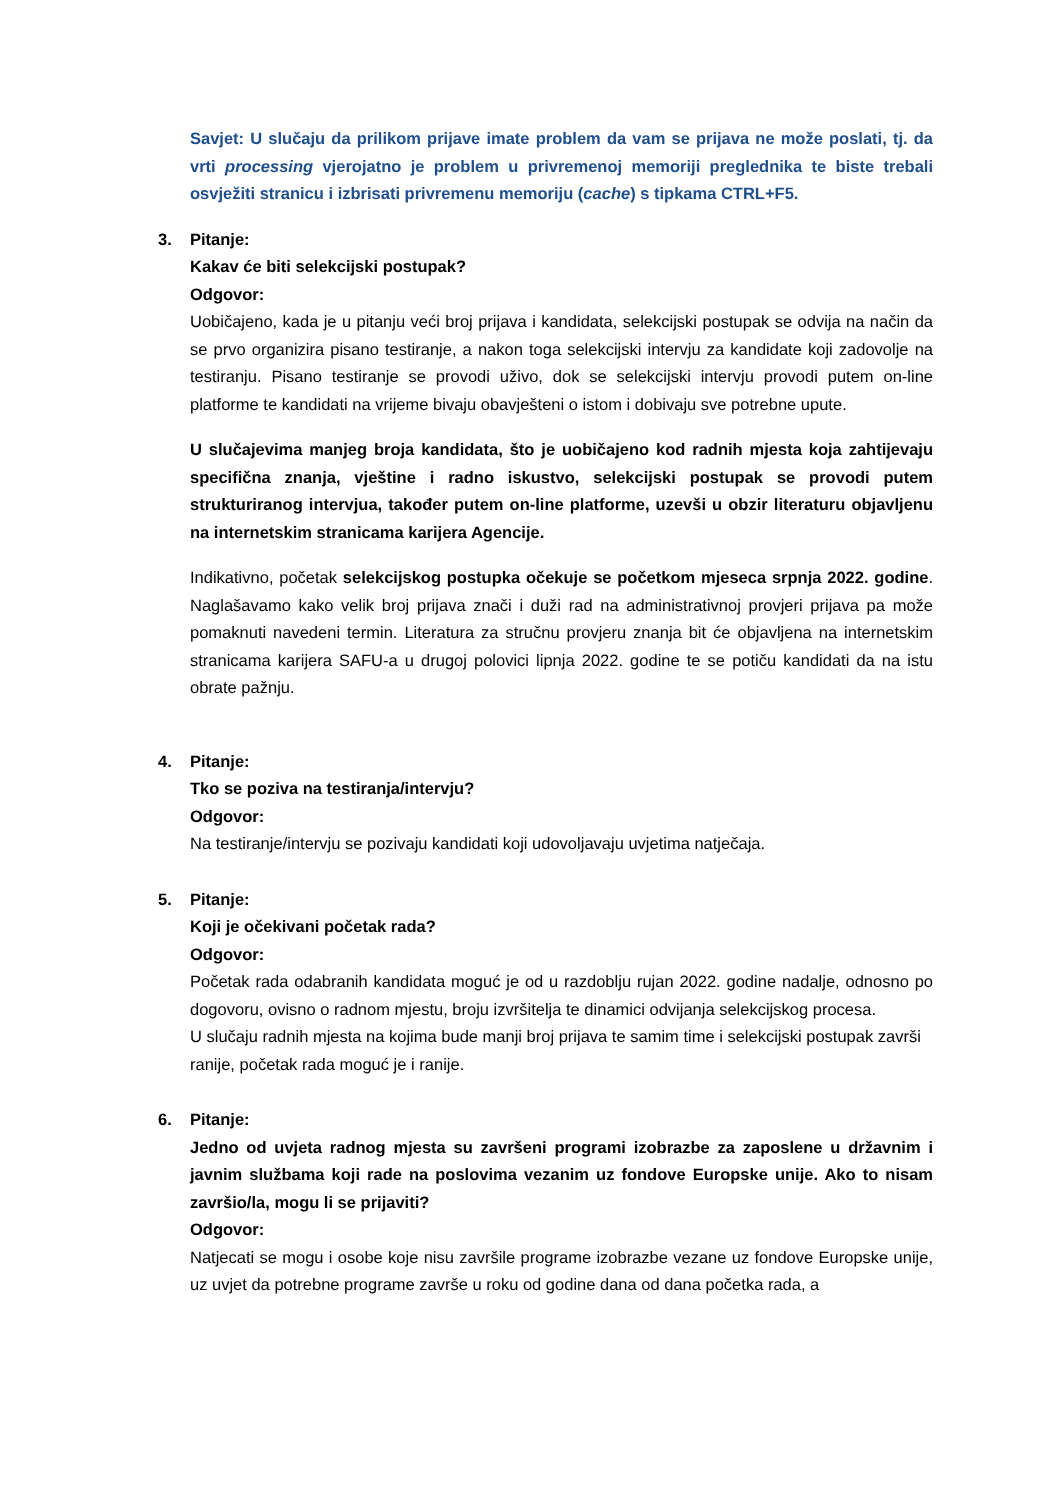Savjet: U slučaju da prilikom prijave imate problem da vam se prijava ne može poslati, tj. da vrti processing vjerojatno je problem u privremenoj memoriji preglednika te biste trebali osvježiti stranicu i izbrisati privremenu memoriju (cache) s tipkama CTRL+F5.
3. Pitanje:
Kakav će biti selekcijski postupak?
Odgovor:
Uobičajeno, kada je u pitanju veći broj prijava i kandidata, selekcijski postupak se odvija na način da se prvo organizira pisano testiranje, a nakon toga selekcijski intervju za kandidate koji zadovolje na testiranju. Pisano testiranje se provodi uživo, dok se selekcijski intervju provodi putem on-line platforme te kandidati na vrijeme bivaju obavješteni o istom i dobivaju sve potrebne upute.
U slučajevima manjeg broja kandidata, što je uobičajeno kod radnih mjesta koja zahtijevaju specifična znanja, vještine i radno iskustvo, selekcijski postupak se provodi putem strukturiranog intervjua, također putem on-line platforme, uzevši u obzir literaturu objavljenu na internetskim stranicama karijera Agencije.
Indikativno, početak selekcijskog postupka očekuje se početkom mjeseca srpnja 2022. godine. Naglašavamo kako velik broj prijava znači i duži rad na administrativnoj provjeri prijava pa može pomaknuti navedeni termin. Literatura za stručnu provjeru znanja bit će objavljena na internetskim stranicama karijera SAFU-a u drugoj polovici lipnja 2022. godine te se potiču kandidati da na istu obrate pažnju.
4. Pitanje:
Tko se poziva na testiranja/intervju?
Odgovor:
Na testiranje/intervju se pozivaju kandidati koji udovoljavaju uvjetima natječaja.
5. Pitanje:
Koji je očekivani početak rada?
Odgovor:
Početak rada odabranih kandidata moguć je od u razdoblju rujan 2022. godine nadalje, odnosno po dogovoru, ovisno o radnom mjestu, broju izvršitelja te dinamici odvijanja selekcijskog procesa.
U slučaju radnih mjesta na kojima bude manji broj prijava te samim time i selekcijski postupak završi ranije, početak rada moguć je i ranije.
6. Pitanje:
Jedno od uvjeta radnog mjesta su završeni programi izobrazbe za zaposlene u državnim i javnim službama koji rade na poslovima vezanim uz fondove Europske unije. Ako to nisam završio/la, mogu li se prijaviti?
Odgovor:
Natjecati se mogu i osobe koje nisu završile programe izobrazbe vezane uz fondove Europske unije, uz uvjet da potrebne programe završe u roku od godine dana od dana početka rada, a